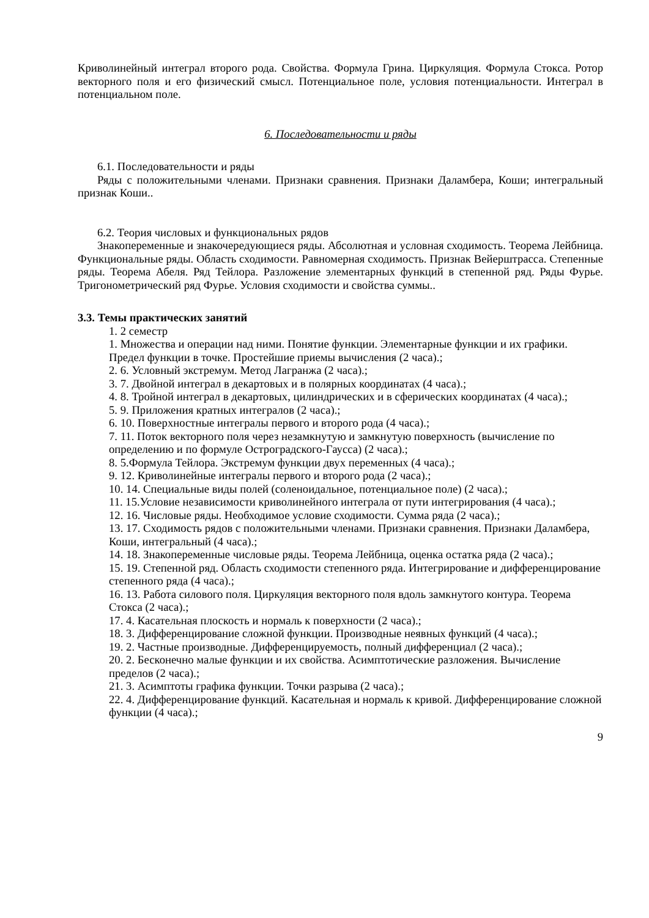Криволинейный интеграл второго рода. Свойства. Формула Грина. Циркуляция. Формула Стокса. Ротор векторного поля и его физический смысл. Потенциальное поле, условия потенциальности. Интеграл в потенциальном поле.
6. Последовательности и ряды
6.1. Последовательности и ряды
Ряды с положительными членами. Признаки сравнения. Признаки Даламбера, Коши; интегральный признак Коши..
6.2. Теория числовых и функциональных рядов
Знакопеременные и знакочередующиеся ряды. Абсолютная и условная сходимость. Теорема Лейбница. Функциональные ряды. Область сходимости. Равномерная сходимость. Признак Вейерштрасса. Степенные ряды. Теорема Абеля. Ряд Тейлора. Разложение элементарных функций в степенной ряд. Ряды Фурье. Тригонометрический ряд Фурье. Условия сходимости и свойства суммы..
3.3. Темы практических занятий
1. 2 семестр
1. Множества и операции над ними. Понятие функции. Элементарные функции и их графики. Предел функции в точке. Простейшие приемы вычисления (2 часа).;
2. 6. Условный экстремум. Метод Лагранжа (2 часа).;
3. 7. Двойной интеграл в декартовых и в полярных координатах (4 часа).;
4. 8. Тройной интеграл в декартовых, цилиндрических и в сферических координатах (4 часа).;
5. 9. Приложения кратных интегралов (2 часа).;
6. 10. Поверхностные интегралы первого и второго рода (4 часа).;
7. 11. Поток векторного поля через незамкнутую и замкнутую поверхность (вычисление по определению и по формуле Остроградского-Гаусса) (2 часа).;
8. 5.Формула Тейлора. Экстремум функции двух переменных (4 часа).;
9. 12. Криволинейные интегралы первого и второго рода (2 часа).;
10. 14. Специальные виды полей (соленоидальное, потенциальное поле) (2 часа).;
11. 15.Условие независимости криволинейного интеграла от пути интегрирования (4 часа).;
12. 16. Числовые ряды. Необходимое условие сходимости. Сумма ряда (2 часа).;
13. 17. Сходимость рядов с положительными членами. Признаки сравнения. Признаки Даламбера, Коши, интегральный (4 часа).;
14. 18. Знакопеременные числовые ряды. Теорема Лейбница, оценка остатка ряда (2 часа).;
15. 19. Степенной ряд. Область сходимости степенного ряда. Интегрирование и дифференцирование степенного ряда (4 часа).;
16. 13. Работа силового поля. Циркуляция векторного поля вдоль замкнутого контура. Теорема Стокса (2 часа).;
17. 4. Касательная плоскость и нормаль к поверхности (2 часа).;
18. 3. Дифференцирование сложной функции. Производные неявных функций (4 часа).;
19. 2. Частные производные. Дифференцируемость, полный дифференциал (2 часа).;
20. 2. Бесконечно малые функции и их свойства. Асимптотические разложения. Вычисление пределов (2 часа).;
21. 3. Асимптоты графика функции. Точки разрыва (2 часа).;
22. 4. Дифференцирование функций. Касательная и нормаль к кривой. Дифференцирование сложной функции (4 часа).;
9